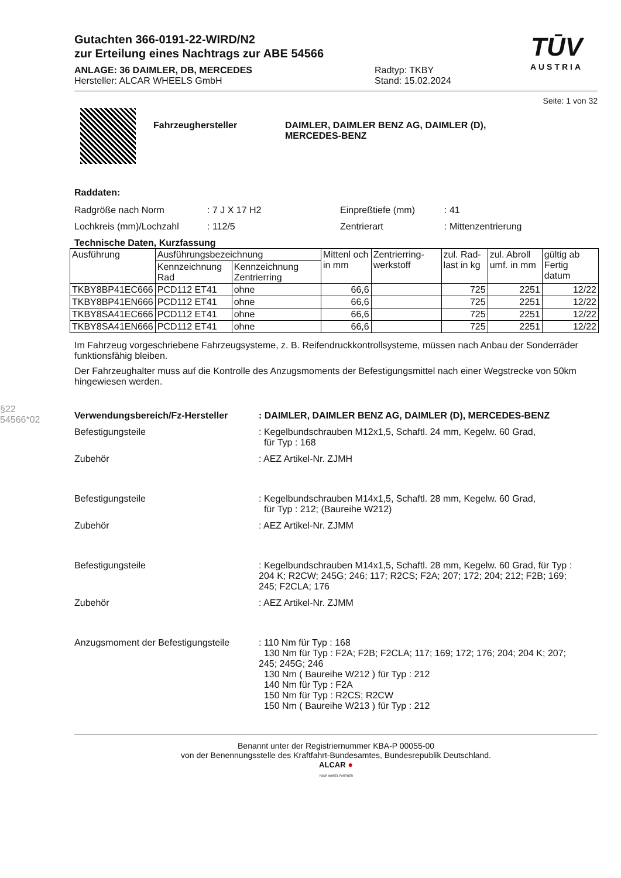§22 54566*02
Gutachten 366-0191-22-WIRD/N2
zur Erteilung eines Nachtrags zur ABE 54566
ANLAGE: 36 DAIMLER, DB, MERCEDES
Hersteller: ALCAR WHEELS GmbH
Radtyp: TKBY
Stand: 15.02.2024
TŪV
AUSTRIA
Seite: 1 von 32
Fahrzeughersteller DAIMLER, DAIMLER BENZ AG, DAIMLER (D),
MERCEDES-BENZ
Raddaten:
Radgröße nach Norm : 7 J X 17 H2 Einpreßtiefe (mm) : 41
Lochkreis (mm)/Lochzahl : 112/5 Zentrierart : Mittenzentrierung
Technische Daten, Kurzfassung
| Ausführung | Ausführungsbezeichnung | | Mittenl och in mm | Zentrierring-werkstoff | zul. Rad-last in kg | zul. Abroll umf. in mm | gültig ab Fertig datum |
| --- | --- | --- | --- | --- | --- | --- | --- |
| | Kennzeichnung Rad | Kennzeichnung Zentrierring | | | | | |
| TKBY8BP41EC666 | PCD112 ET41 | ohne | 66,6 | | 725 | 2251 | 12/22 |
| TKBY8BP41EN666 | PCD112 ET41 | ohne | 66,6 | | 725 | 2251 | 12/22 |
| TKBY8SA41EC666 | PCD112 ET41 | ohne | 66,6 | | 725 | 2251 | 12/22 |
| TKBY8SA41EN666 | PCD112 ET41 | ohne | 66,6 | | 725 | 2251 | 12/22 |
Im Fahrzeug vorgeschriebene Fahrzeugsysteme, z. B. Reifendruckkontrollsysteme, müssen nach Anbau der Sonderräder funktionsfähig bleiben.
Der Fahrzeughalter muss auf die Kontrolle des Anzugsmoments der Befestigungsmittel nach einer Wegstrecke von 50km hingewiesen werden.
Verwendungsbereich/Fz-Hersteller : DAIMLER, DAIMLER BENZ AG, DAIMLER (D), MERCEDES-BENZ
Befestigungsteile : Kegelbundschrauben M12x1,5, Schaftl. 24 mm, Kegelw. 60 Grad,
für Typ : 168
Zubehör : AEZ Artikel-Nr. ZJMH
Befestigungsteile : Kegelbundschrauben M14x1,5, Schaftl. 28 mm, Kegelw. 60 Grad,
für Typ : 212; (Baureihe W212)
Zubehör : AEZ Artikel-Nr. ZJMM
Befestigungsteile : Kegelbundschrauben M14x1,5, Schaftl. 28 mm, Kegelw. 60 Grad, für Typ : 204 K; R2CW; 245G; 246; 117; R2CS; F2A; 207; 172; 204; 212; F2B; 169; 245; F2CLA; 176
Zubehör : AEZ Artikel-Nr. ZJMM
Anzugsmoment der Befestigungsteile
: 110 Nm für Typ : 168
130 Nm für Typ : F2A; F2B; F2CLA; 117; 169; 172; 176; 204; 204 K; 207; 245; 245G; 246
130 Nm ( Baureihe W212 ) für Typ : 212
140 Nm für Typ : F2A
150 Nm für Typ : R2CS; R2CW
150 Nm ( Baureihe W213 ) für Typ : 212
Benannt unter der Registriernummer KBA-P 00055-00
von der Benennungsstelle des Kraftfahrt-Bundesamtes, Bundesrepublik Deutschland.
ALCAR ●
YOUR WHEEL PARTNER